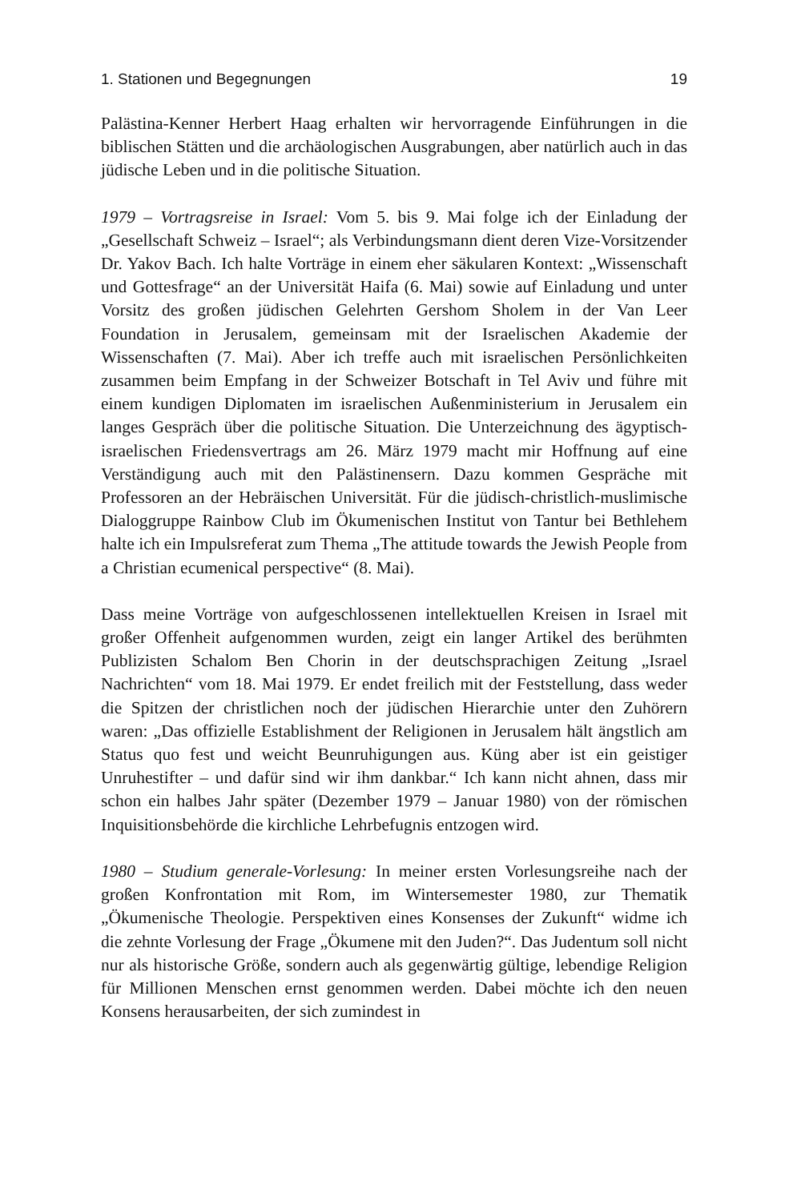1. Stationen und Begegnungen 19
Palästina-Kenner Herbert Haag erhalten wir hervorragende Einführungen in die biblischen Stätten und die archäologischen Ausgrabungen, aber natürlich auch in das jüdische Leben und in die politische Situation.
1979 – Vortragsreise in Israel: Vom 5. bis 9. Mai folge ich der Einladung der „Gesellschaft Schweiz – Israel“; als Verbindungsmann dient deren Vize-Vorsitzender Dr. Yakov Bach. Ich halte Vorträge in einem eher säkularen Kontext: „Wissenschaft und Gottesfrage“ an der Universität Haifa (6. Mai) sowie auf Einladung und unter Vorsitz des großen jüdischen Gelehrten Gershom Sholem in der Van Leer Foundation in Jerusalem, gemeinsam mit der Israelischen Akademie der Wissenschaften (7. Mai). Aber ich treffe auch mit israelischen Persönlichkeiten zusammen beim Empfang in der Schweizer Botschaft in Tel Aviv und führe mit einem kundigen Diplomaten im israelischen Außenministerium in Jerusalem ein langes Gespräch über die politische Situation. Die Unterzeichnung des ägyptisch-israelischen Friedensvertrags am 26. März 1979 macht mir Hoffnung auf eine Verständigung auch mit den Palästinensern. Dazu kommen Gespräche mit Professoren an der Hebräischen Universität. Für die jüdisch-christlich-muslimische Dialoggruppe Rainbow Club im Ökumenischen Institut von Tantur bei Bethlehem halte ich ein Impulsreferat zum Thema „The attitude towards the Jewish People from a Christian ecumenical perspective“ (8. Mai).
Dass meine Vorträge von aufgeschlossenen intellektuellen Kreisen in Israel mit großer Offenheit aufgenommen wurden, zeigt ein langer Artikel des berühmten Publizisten Schalom Ben Chorin in der deutschsprachigen Zeitung „Israel Nachrichten“ vom 18. Mai 1979. Er endet freilich mit der Feststellung, dass weder die Spitzen der christlichen noch der jüdischen Hierarchie unter den Zuhörern waren: „Das offizielle Establishment der Religionen in Jerusalem hält ängstlich am Status quo fest und weicht Beunruhigungen aus. Küng aber ist ein geistiger Unruhestifter – und dafür sind wir ihm dankbar.“ Ich kann nicht ahnen, dass mir schon ein halbes Jahr später (Dezember 1979 – Januar 1980) von der römischen Inquisitionsbehörde die kirchliche Lehrbefugnis entzogen wird.
1980 – Studium generale-Vorlesung: In meiner ersten Vorlesungsreihe nach der großen Konfrontation mit Rom, im Wintersemester 1980, zur Thematik „Ökumenische Theologie. Perspektiven eines Konsenses der Zukunft“ widme ich die zehnte Vorlesung der Frage „Ökumene mit den Juden?“. Das Judentum soll nicht nur als historische Größe, sondern auch als gegenwärtig gültige, lebendige Religion für Millionen Menschen ernst genommen werden. Dabei möchte ich den neuen Konsens herausarbeiten, der sich zumindest in